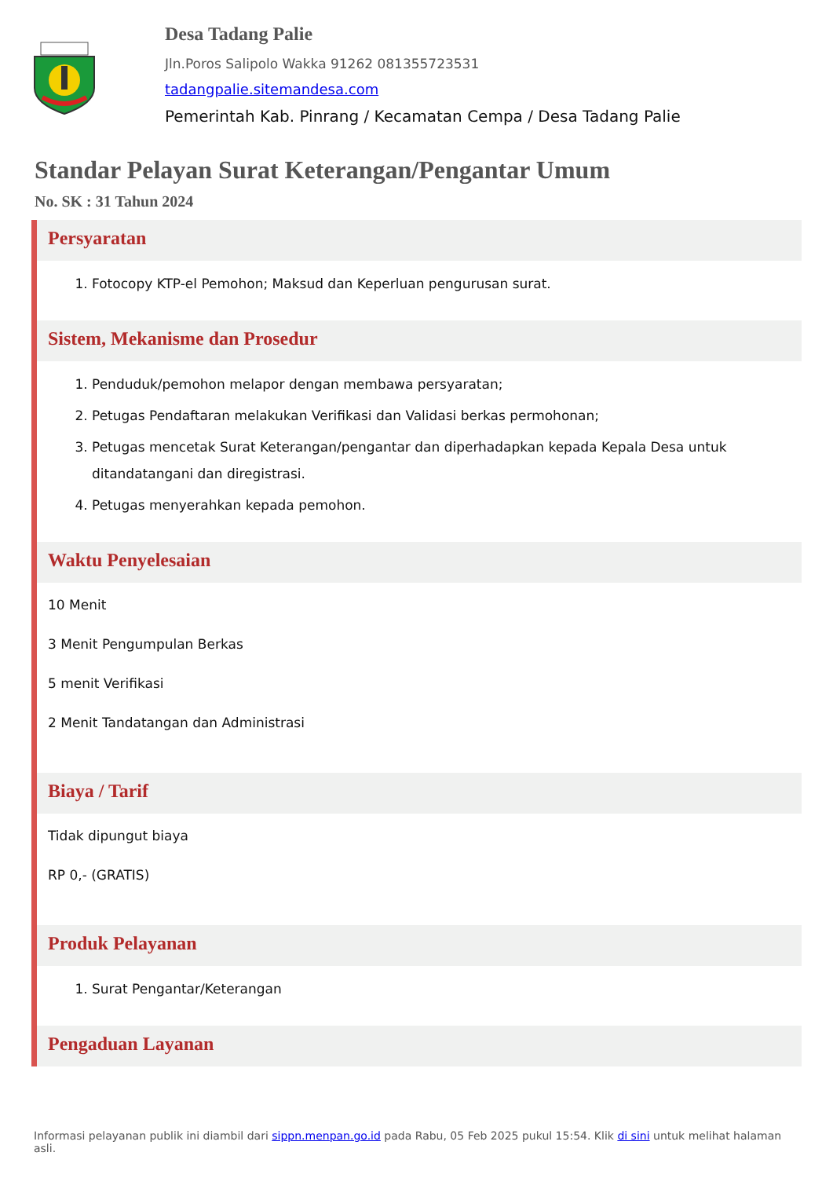Desa Tadang Palie
Jln.Poros Salipolo Wakka 91262 081355723531
tadangpalie.sitemandesa.com
Pemerintah Kab. Pinrang / Kecamatan Cempa / Desa Tadang Palie
Standar Pelayan Surat Keterangan/Pengantar Umum
No. SK : 31 Tahun 2024
Persyaratan
1. Fotocopy KTP-el Pemohon; Maksud dan Keperluan pengurusan surat.
Sistem, Mekanisme dan Prosedur
1. Penduduk/pemohon melapor dengan membawa persyaratan;
2. Petugas Pendaftaran melakukan Verifikasi dan Validasi berkas permohonan;
3. Petugas mencetak Surat Keterangan/pengantar dan diperhadapkan kepada Kepala Desa untuk ditandatangani dan diregistrasi.
4. Petugas menyerahkan kepada pemohon.
Waktu Penyelesaian
10 Menit
3 Menit Pengumpulan Berkas
5 menit Verifikasi
2 Menit Tandatangan dan Administrasi
Biaya / Tarif
Tidak dipungut biaya
RP 0,- (GRATIS)
Produk Pelayanan
1. Surat Pengantar/Keterangan
Pengaduan Layanan
Informasi pelayanan publik ini diambil dari sippn.menpan.go.id pada Rabu, 05 Feb 2025 pukul 15:54. Klik di sini untuk melihat halaman asli.